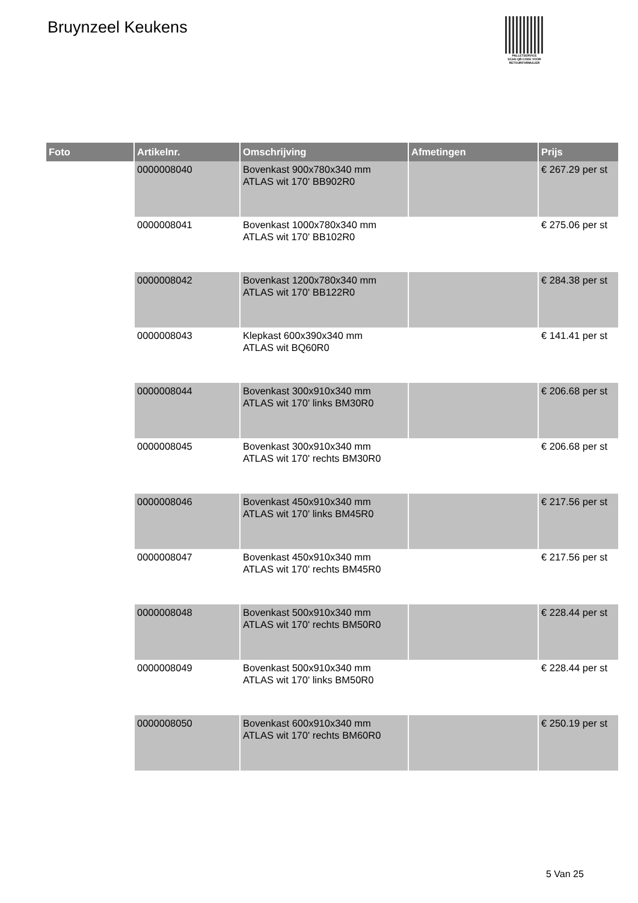Bruynzeel Keukens
PALLETSERVICE
SCAN QR-CODE VOOR
RETOURFORMULIER
| Foto | Artikelnr. | Omschrijving | Afmetingen | Prijs |
| --- | --- | --- | --- | --- |
| | 0000008040 | Bovenkast 900x780x340 mm ATLAS wit 170' BB902R0 | | € 267.29 per st |
| | 0000008041 | Bovenkast 1000x780x340 mm ATLAS wit 170' BB102R0 | | € 275.06 per st |
| | 0000008042 | Bovenkast 1200x780x340 mm ATLAS wit 170' BB122R0 | | € 284.38 per st |
| | 0000008043 | Klepkast 600x390x340 mm ATLAS wit BQ60R0 | | € 141.41 per st |
| | 0000008044 | Bovenkast 300x910x340 mm ATLAS wit 170' links BM30R0 | | € 206.68 per st |
| | 0000008045 | Bovenkast 300x910x340 mm ATLAS wit 170' rechts BM30R0 | | € 206.68 per st |
| | 0000008046 | Bovenkast 450x910x340 mm ATLAS wit 170' links BM45R0 | | € 217.56 per st |
| | 0000008047 | Bovenkast 450x910x340 mm ATLAS wit 170' rechts BM45R0 | | € 217.56 per st |
| | 0000008048 | Bovenkast 500x910x340 mm ATLAS wit 170' rechts BM50R0 | | € 228.44 per st |
| | 0000008049 | Bovenkast 500x910x340 mm ATLAS wit 170' links BM50R0 | | € 228.44 per st |
| | 0000008050 | Bovenkast 600x910x340 mm ATLAS wit 170' rechts BM60R0 | | € 250.19 per st |
5 Van 25